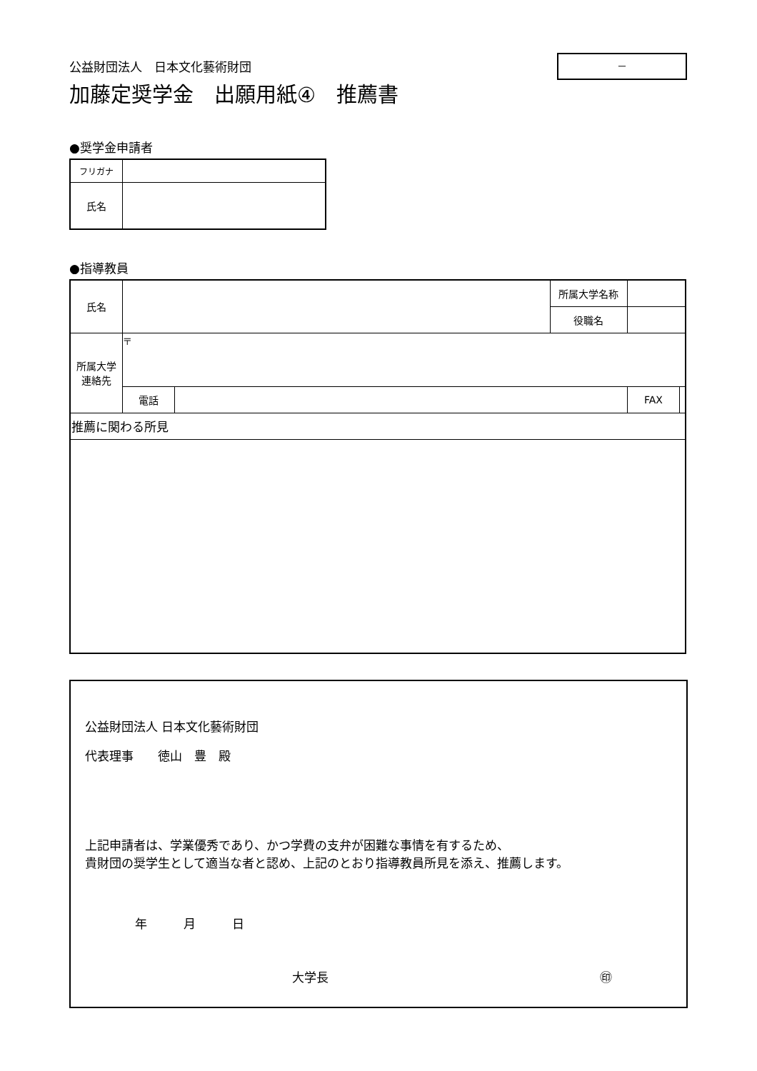－
公益財団法人　日本文化藝術財団
加藤定奨学金　出願用紙④　推薦書
●奨学金申請者
| フリガナ | |
| 氏名 | |
●指導教員
| 氏名 | | | 所属大学名称 | | |
| | | | 役職名 | | |
| 所属大学 連絡先 | 〒 | | | | |
| | 電話 | | | FAX | |
| 推薦に関わる所見 | | | | | |
公益財団法人 日本文化藝術財団
代表理事　　徳山　豊　殿
上記申請者は、学業優秀であり、かつ学費の支弁が困難な事情を有するため、
貴財団の奨学生として適当な者と認め、上記のとおり指導教員所見を添え、推薦します。
年　　　月　　　日
大学長 ㊞